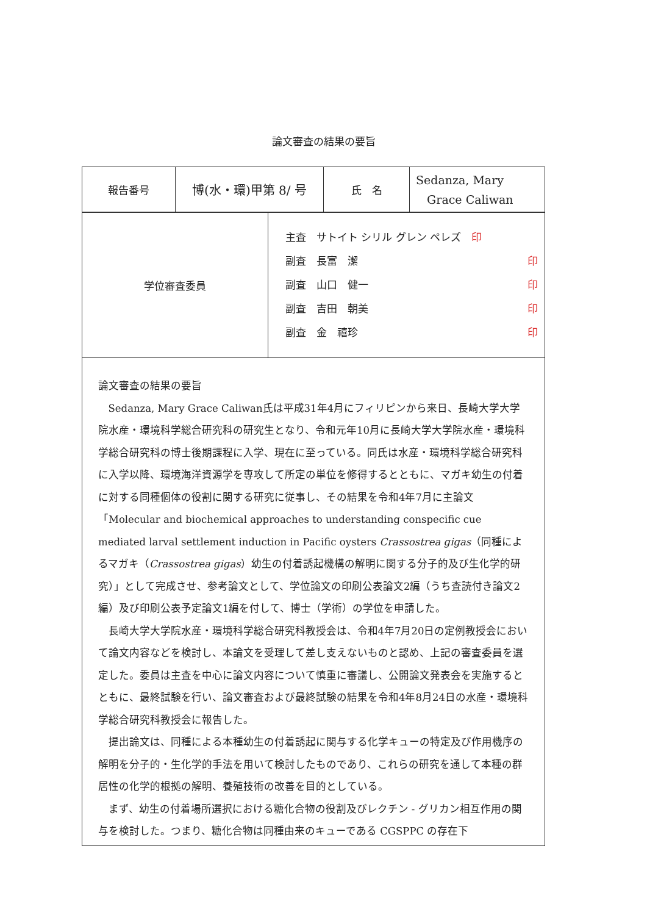論文審査の結果の要旨
| 報告番号 | 博(水・環)甲第 8/ 号 | 氏 名 | Sedanza, Mary Grace Caliwan |
| 学位審査委員 | 主査 サトイト シリル グレン ペレズ 印 副査 長富 潔 印 副査 山口 健一 印 副査 吉田 朝美 印 副査 金 禧珍 印 |
論文審査の結果の要旨
Sedanza, Mary Grace Caliwan氏は平成31年4月にフィリピンから来日、長崎大学大学院水産・環境科学総合研究科の研究生となり、令和元年10月に長崎大学大学院水産・環境科学総合研究科の博士後期課程に入学、現在に至っている。同氏は水産・環境科学総合研究科に入学以降、環境海洋資源学を専攻して所定の単位を修得するとともに、マガキ幼生の付着に対する同種個体の役割に関する研究に従事し、その結果を令和4年7月に主論文「Molecular and biochemical approaches to understanding conspecific cue mediated larval settlement induction in Pacific oysters Crassostrea gigas（同種によるマガキ（Crassostrea gigas）幼生の付着誘起機構の解明に関する分子的及び生化学的研究）」として完成させ、参考論文として、学位論文の印刷公表論文2編（うち査読付き論文2編）及び印刷公表予定論文1編を付して、博士（学術）の学位を申請した。
長崎大学大学院水産・環境科学総合研究科教授会は、令和4年7月20日の定例教授会において論文内容などを検討し、本論文を受理して差し支えないものと認め、上記の審査委員を選定した。委員は主査を中心に論文内容について慎重に審議し、公開論文発表会を実施するとともに、最終試験を行い、論文審査および最終試験の結果を令和4年8月24日の水産・環境科学総合研究科教授会に報告した。
提出論文は、同種による本種幼生の付着誘起に関与する化学キューの特定及び作用機序の解明を分子的・生化学的手法を用いて検討したものであり、これらの研究を通して本種の群居性の化学的根拠の解明、養殖技術の改善を目的としている。
まず、幼生の付着場所選択における糖化合物の役割及びレクチン - グリカン相互作用の関与を検討した。つまり、糖化合物は同種由来のキューである CGSPPC の存在下